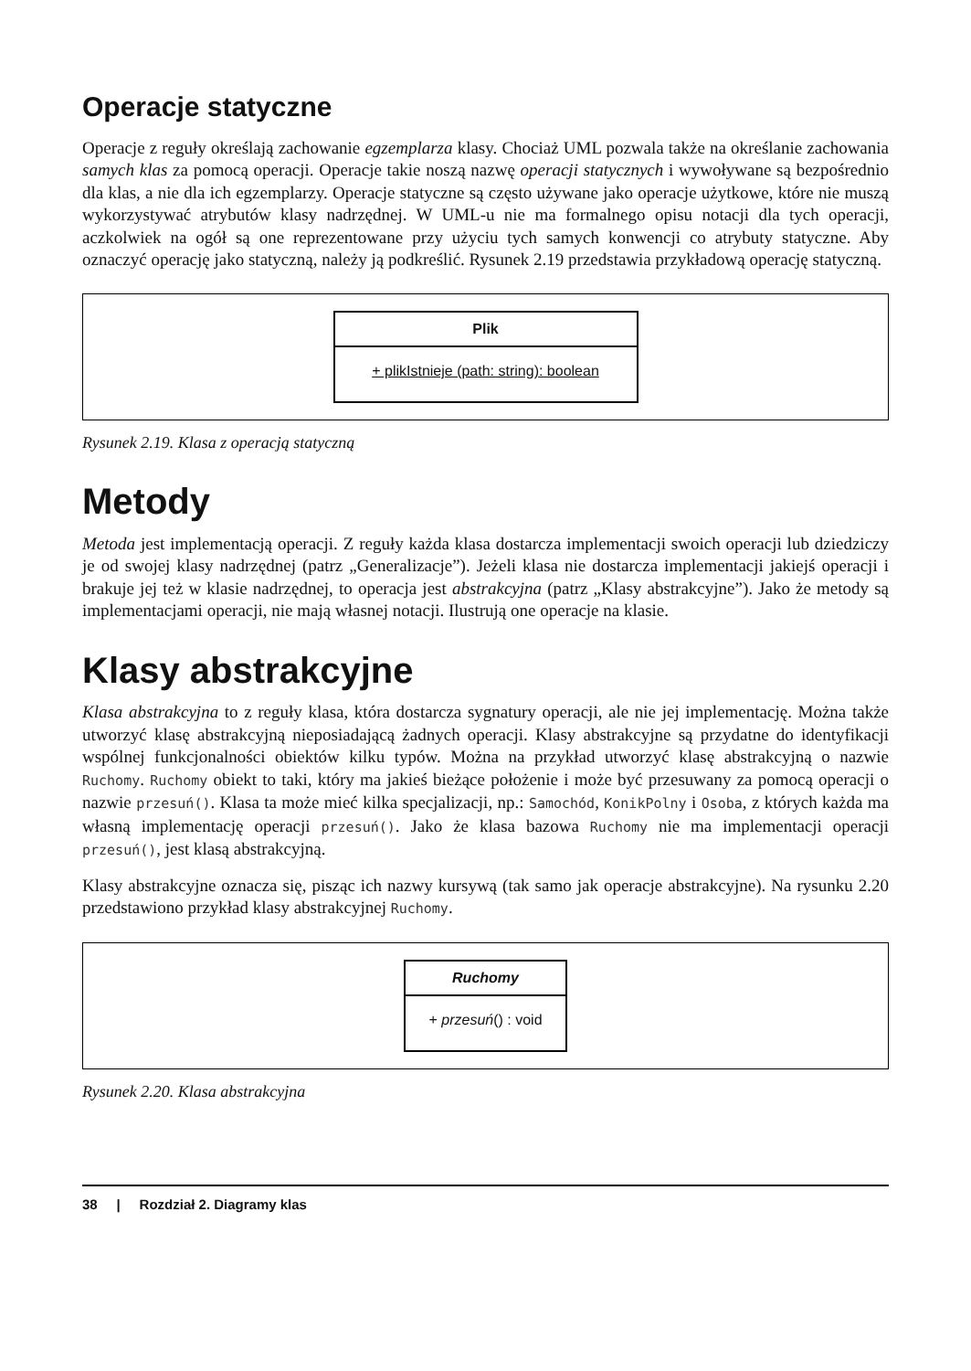Operacje statyczne
Operacje z reguły określają zachowanie egzemplarza klasy. Chociaż UML pozwala także na określanie zachowania samych klas za pomocą operacji. Operacje takie noszą nazwę operacji statycznych i wywoływane są bezpośrednio dla klas, a nie dla ich egzemplarzy. Operacje statyczne są często używane jako operacje użytkowe, które nie muszą wykorzystywać atrybutów klasy nadrzędnej. W UML-u nie ma formalnego opisu notacji dla tych operacji, aczkolwiek na ogół są one reprezentowane przy użyciu tych samych konwencji co atrybuty statyczne. Aby oznaczyć operację jako statyczną, należy ją podkreślić. Rysunek 2.19 przedstawia przykładową operację statyczną.
Plik
+ plikIstnieje (path: string): boolean
Rysunek 2.19. Klasa z operacją statyczną
Metody
Metoda jest implementacją operacji. Z reguły każda klasa dostarcza implementacji swoich operacji lub dziedziczy je od swojej klasy nadrzędnej (patrz „Generalizacje”). Jeżeli klasa nie dostarcza implementacji jakiejś operacji i brakuje jej też w klasie nadrzędnej, to operacja jest abstrakcyjna (patrz „Klasy abstrakcyjne”). Jako że metody są implementacjami operacji, nie mają własnej notacji. Ilustrują one operacje na klasie.
Klasy abstrakcyjne
Klasa abstrakcyjna to z reguły klasa, która dostarcza sygnatury operacji, ale nie jej implementację. Można także utworzyć klasę abstrakcyjną nieposiadającą żadnych operacji. Klasy abstrakcyjne są przydatne do identyfikacji wspólnej funkcjonalności obiektów kilku typów. Można na przykład utworzyć klasę abstrakcyjną o nazwie Ruchomy. Ruchomy obiekt to taki, który ma jakieś bieżące położenie i może być przesuwany za pomocą operacji o nazwie przesuń(). Klasa ta może mieć kilka specjalizacji, np.: Samochód, KonikPolny i Osoba, z których każda ma własną implementację operacji przesuń(). Jako że klasa bazowa Ruchomy nie ma implementacji operacji przesuń(), jest klasą abstrakcyjną.
Klasy abstrakcyjne oznacza się, pisząc ich nazwy kursywą (tak samo jak operacje abstrakcyjne). Na rysunku 2.20 przedstawiono przykład klasy abstrakcyjnej Ruchomy.
Ruchomy
+ przesuń() : void
Rysunek 2.20. Klasa abstrakcyjna
38 | Rozdział 2. Diagramy klas